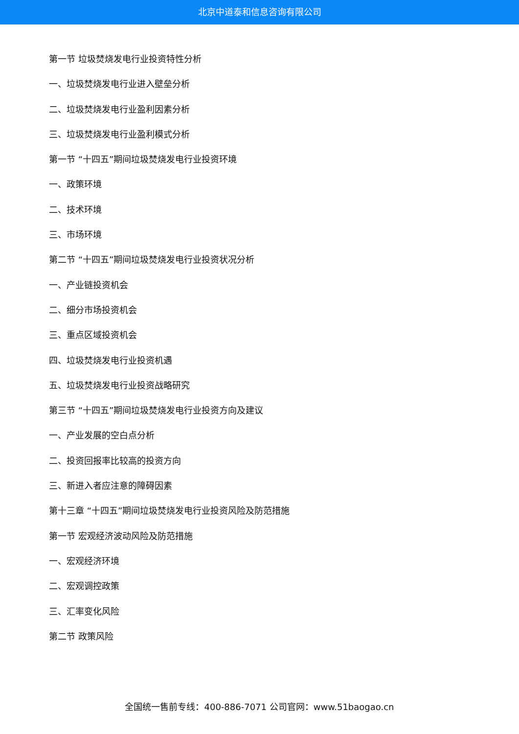北京中道泰和信息咨询有限公司
第一节 垃圾焚烧发电行业投资特性分析
一、垃圾焚烧发电行业进入壁垒分析
二、垃圾焚烧发电行业盈利因素分析
三、垃圾焚烧发电行业盈利模式分析
第一节 “十四五”期间垃圾焚烧发电行业投资环境
一、政策环境
二、技术环境
三、市场环境
第二节 “十四五”期间垃圾焚烧发电行业投资状况分析
一、产业链投资机会
二、细分市场投资机会
三、重点区域投资机会
四、垃圾焚烧发电行业投资机遇
五、垃圾焚烧发电行业投资战略研究
第三节 “十四五”期间垃圾焚烧发电行业投资方向及建议
一、产业发展的空白点分析
二、投资回报率比较高的投资方向
三、新进入者应注意的障碍因素
第十三章 “十四五”期间垃圾焚烧发电行业投资风险及防范措施
第一节 宏观经济波动风险及防范措施
一、宏观经济环境
二、宏观调控政策
三、汇率变化风险
第二节 政策风险
全国统一售前专线：400-886-7071 公司官网：www.51baogao.cn